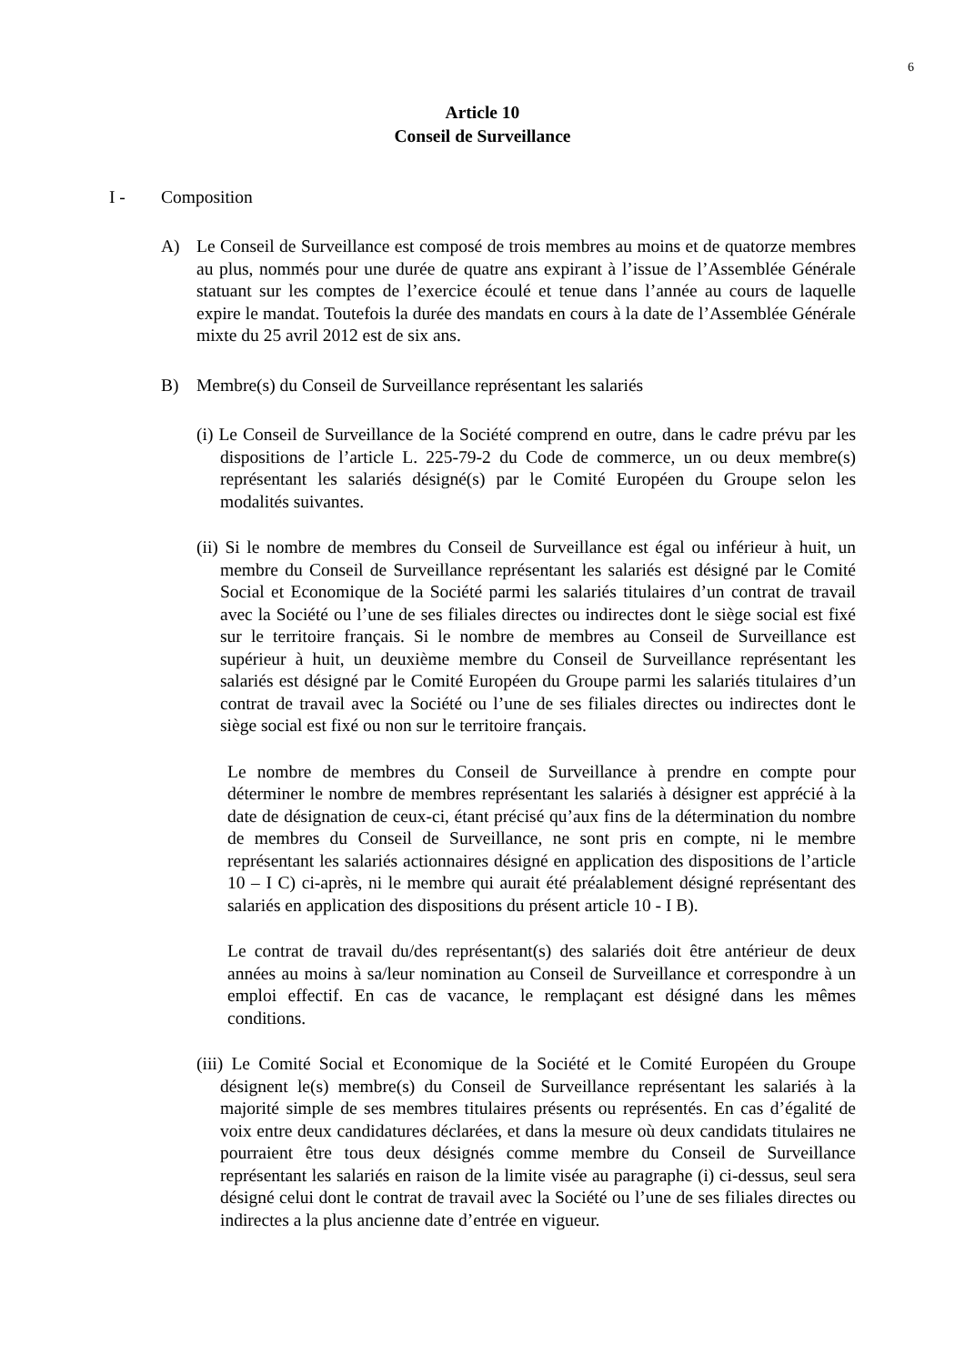6
Article 10
Conseil de Surveillance
I - Composition
A) Le Conseil de Surveillance est composé de trois membres au moins et de quatorze membres au plus, nommés pour une durée de quatre ans expirant à l’issue de l’Assemblée Générale statuant sur les comptes de l’exercice écoulé et tenue dans l’année au cours de laquelle expire le mandat. Toutefois la durée des mandats en cours à la date de l’Assemblée Générale mixte du 25 avril 2012 est de six ans.
B) Membre(s) du Conseil de Surveillance représentant les salariés
(i) Le Conseil de Surveillance de la Société comprend en outre, dans le cadre prévu par les dispositions de l’article L. 225-79-2 du Code de commerce, un ou deux membre(s) représentant les salariés désigné(s) par le Comité Européen du Groupe selon les modalités suivantes.
(ii) Si le nombre de membres du Conseil de Surveillance est égal ou inférieur à huit, un membre du Conseil de Surveillance représentant les salariés est désigné par le Comité Social et Economique de la Société parmi les salariés titulaires d’un contrat de travail avec la Société ou l’une de ses filiales directes ou indirectes dont le siège social est fixé sur le territoire français. Si le nombre de membres au Conseil de Surveillance est supérieur à huit, un deuxième membre du Conseil de Surveillance représentant les salariés est désigné par le Comité Européen du Groupe parmi les salariés titulaires d’un contrat de travail avec la Société ou l’une de ses filiales directes ou indirectes dont le siège social est fixé ou non sur le territoire français.
Le nombre de membres du Conseil de Surveillance à prendre en compte pour déterminer le nombre de membres représentant les salariés à désigner est apprécié à la date de désignation de ceux-ci, étant précisé qu’aux fins de la détermination du nombre de membres du Conseil de Surveillance, ne sont pris en compte, ni le membre représentant les salariés actionnaires désigné en application des dispositions de l’article 10 – I C) ci-après, ni le membre qui aurait été préalablement désigné représentant des salariés en application des dispositions du présent article 10 - I B).
Le contrat de travail du/des représentant(s) des salariés doit être antérieur de deux années au moins à sa/leur nomination au Conseil de Surveillance et correspondre à un emploi effectif. En cas de vacance, le remplaçant est désigné dans les mêmes conditions.
(iii) Le Comité Social et Economique de la Société et le Comité Européen du Groupe désignent le(s) membre(s) du Conseil de Surveillance représentant les salariés à la majorité simple de ses membres titulaires présents ou représentés. En cas d’égalité de voix entre deux candidatures déclarées, et dans la mesure où deux candidats titulaires ne pourraient être tous deux désignés comme membre du Conseil de Surveillance représentant les salariés en raison de la limite visée au paragraphe (i) ci-dessus, seul sera désigné celui dont le contrat de travail avec la Société ou l’une de ses filiales directes ou indirectes a la plus ancienne date d’entrée en vigueur.